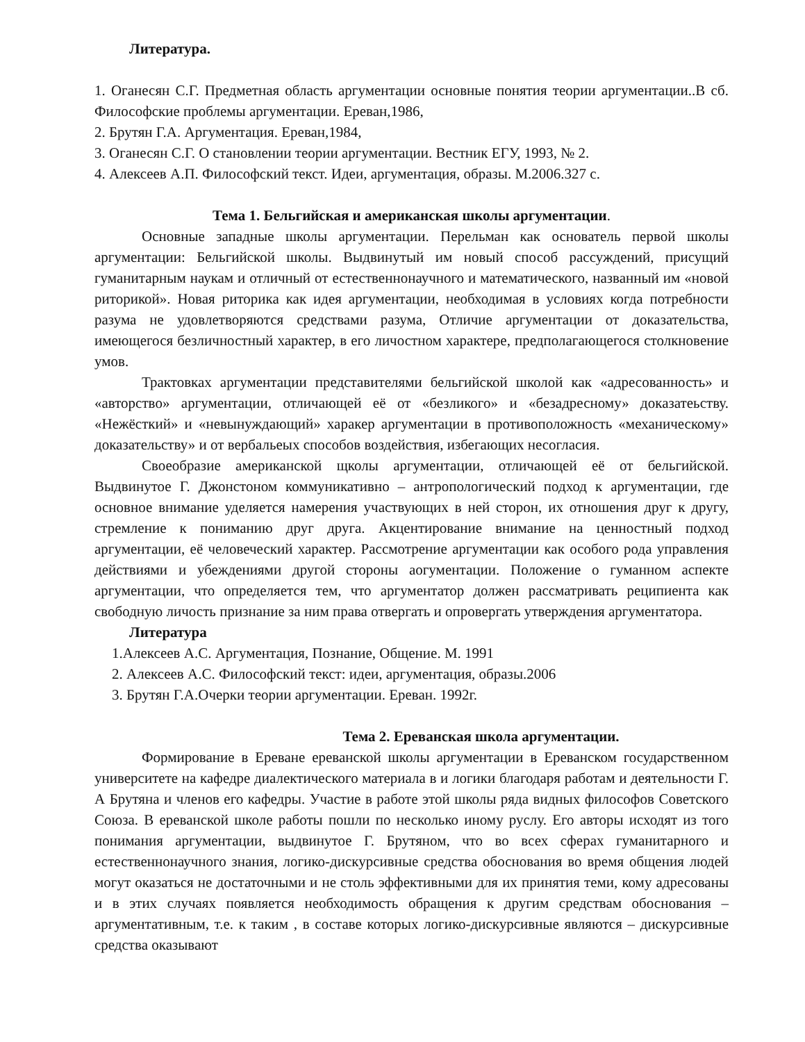Литература.
1. Оганесян С.Г. Предметная область аргументации основные понятия теории аргументации..В сб. Философские проблемы аргументации. Ереван,1986,
2. Брутян Г.А. Аргументация. Ереван,1984,
3. Оганесян С.Г. О становлении теории аргументации. Вестник ЕГУ, 1993, № 2.
4. Алексеев А.П. Философский текст. Идеи, аргументация, образы. М.2006.327 с.
Тема 1. Бельгийская и американская школы аргументации.
Основные западные школы аргументации. Перельман как основатель первой школы аргументации: Бельгийской школы. Выдвинутый им новый способ рассуждений, присущий гуманитарным наукам и отличный от естественнонаучного и математического, названный им «новой риторикой». Новая риторика как идея аргументации, необходимая в условиях когда потребности разума не удовлетворяются средствами разума, Отличие аргументации от доказательства, имеющегося безличностный характер, в его личостном характере, предполагающегося столкновение умов.
Трактовках аргументации представителями бельгийской школой как «адресованность» и «авторство» аргументации, отличающей её от «безликого» и «безадресному» доказатеьству. «Нежёсткий» и «невынуждающий» харакер аргументации в противоположность «механическому» доказательству» и от вербальеых способов воздействия, избегающих несогласия.
Своеобразие американской щколы аргументации, отличающей её от бельгийской. Выдвинутое Г. Джонстоном коммуникативно – антропологический подход к аргументации, где основное внимание уделяется намерения участвующих в ней сторон, их отношения друг к другу, стремление к пониманию друг друга. Акцентирование внимание на ценностный подход аргументации, её человеческий характер. Рассмотрение аргументации как особого рода управления действиями и убеждениями другой стороны аогументации. Положение о гуманном аспекте аргументации, что определяется тем, что аргументатор должен рассматривать реципиента как свободную личость признание за ним права отвергать и опровергать утверждения аргументатора.
Литература
1.Алексеев А.С. Аргументация, Познание, Общение. М. 1991
2. Алексеев А.С. Философский текст: идеи, аргументация, образы.2006
3. Брутян Г.А.Очерки теории аргументации. Ереван. 1992г.
Тема 2. Ереванская школа аргументации.
Формирование в Ереване ереванской школы аргументации в Ереванском государственном университете на кафедре диалектического материала в и логики благодаря работам и деятельности Г. А Брутяна и членов его кафедры. Участие в работе этой школы ряда видных философов Советского Союза. В ереванской школе работы пошли по несколько иному руслу. Его авторы исходят из того понимания аргументации, выдвинутое Г. Брутяном, что во всех сферах гуманитарного и естественнонаучного знания, логико-дискурсивные средства обоснования во время общения людей могут оказаться не достаточными и не столь эффективными для их принятия теми, кому адресованы и в этих случаях появляется необходимость обращения к другим средствам обоснования – аргументативным, т.е. к таким , в составе которых логико-дискурсивные являются – дискурсивные средства оказывают